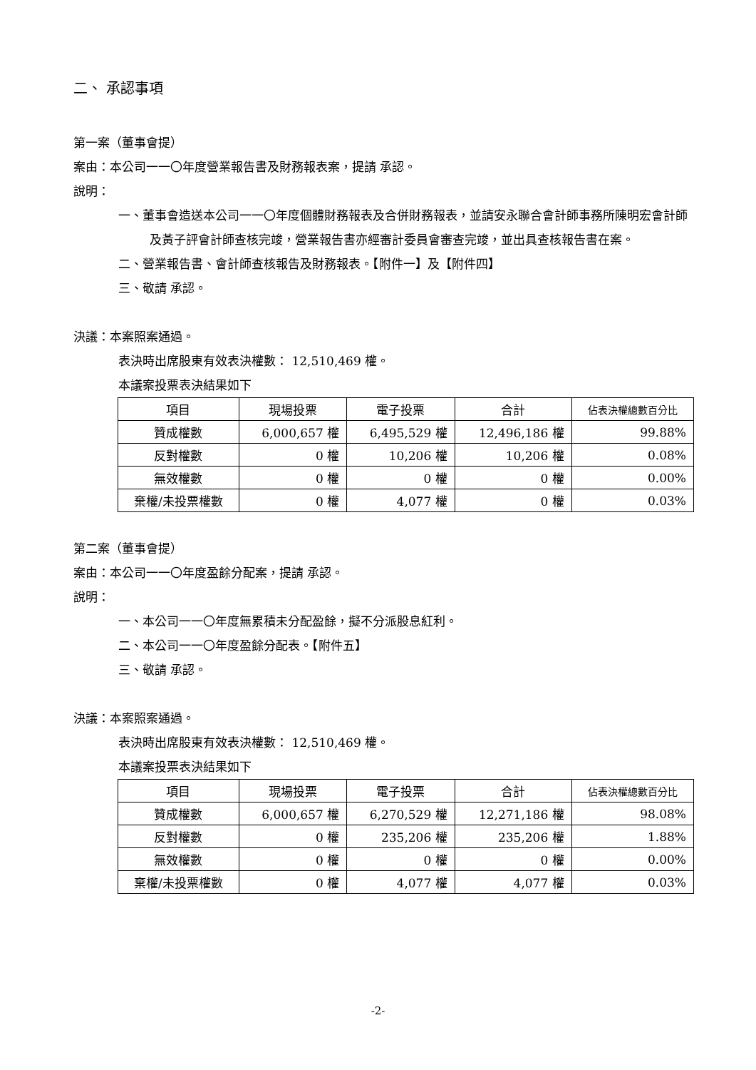二、 承認事項
第一案（董事會提）
案由：本公司一一〇年度營業報告書及財務報表案，提請 承認。
說明：
一、董事會造送本公司一一〇年度個體財務報表及合併財務報表，並請安永聯合會計師事務所陳明宏會計師及黃子評會計師查核完竣，營業報告書亦經審計委員會審查完竣，並出具查核報告書在案。
二、營業報告書、會計師查核報告及財務報表。【附件一】及【附件四】
三、敬請 承認。
決議：本案照案通過。
表決時出席股東有效表決權數： 12,510,469 權。
本議案投票表決結果如下
| 項目 | 現場投票 | 電子投票 | 合計 | 佔表決權總數百分比 |
| --- | --- | --- | --- | --- |
| 贊成權數 | 6,000,657 權 | 6,495,529 權 | 12,496,186 權 | 99.88% |
| 反對權數 | 0 權 | 10,206 權 | 10,206 權 | 0.08% |
| 無效權數 | 0 權 | 0 權 | 0 權 | 0.00% |
| 棄權/未投票權數 | 0 權 | 4,077 權 | 0 權 | 0.03% |
第二案（董事會提）
案由：本公司一一〇年度盈餘分配案，提請 承認。
說明：
一、本公司一一〇年度無累積未分配盈餘，擬不分派股息紅利。
二、本公司一一〇年度盈餘分配表。【附件五】
三、敬請 承認。
決議：本案照案通過。
表決時出席股東有效表決權數： 12,510,469 權。
本議案投票表決結果如下
| 項目 | 現場投票 | 電子投票 | 合計 | 佔表決權總數百分比 |
| --- | --- | --- | --- | --- |
| 贊成權數 | 6,000,657 權 | 6,270,529 權 | 12,271,186 權 | 98.08% |
| 反對權數 | 0 權 | 235,206 權 | 235,206 權 | 1.88% |
| 無效權數 | 0 權 | 0 權 | 0 權 | 0.00% |
| 棄權/未投票權數 | 0 權 | 4,077 權 | 4,077 權 | 0.03% |
-2-